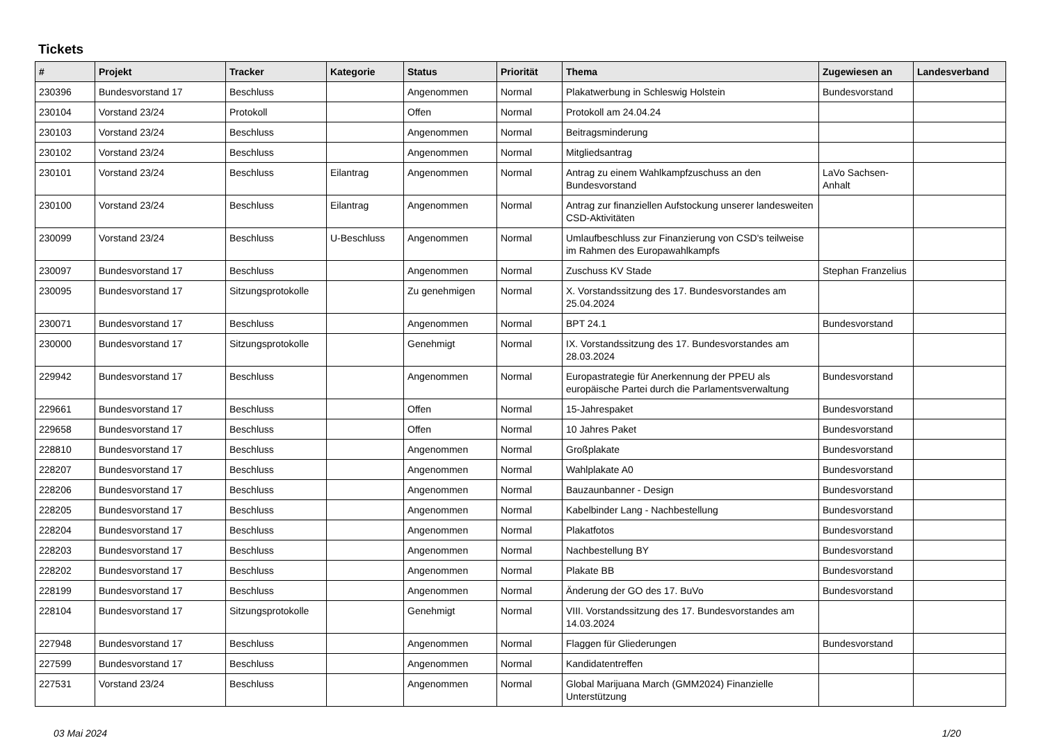Tickets
| # | Projekt | Tracker | Kategorie | Status | Priorität | Thema | Zugewiesen an | Landesverband |
| --- | --- | --- | --- | --- | --- | --- | --- | --- |
| 230396 | Bundesvorstand 17 | Beschluss | | Angenommen | Normal | Plakatwerbung in Schleswig Holstein | Bundesvorstand | |
| 230104 | Vorstand 23/24 | Protokoll | | Offen | Normal | Protokoll am 24.04.24 | | |
| 230103 | Vorstand 23/24 | Beschluss | | Angenommen | Normal | Beitragsminderung | | |
| 230102 | Vorstand 23/24 | Beschluss | | Angenommen | Normal | Mitgliedsantrag | | |
| 230101 | Vorstand 23/24 | Beschluss | Eilantrag | Angenommen | Normal | Antrag zu einem Wahlkampfzuschuss an den Bundesvorstand | LaVo Sachsen-Anhalt | |
| 230100 | Vorstand 23/24 | Beschluss | Eilantrag | Angenommen | Normal | Antrag zur finanziellen Aufstockung unserer landesweiten CSD-Aktivitäten | | |
| 230099 | Vorstand 23/24 | Beschluss | U-Beschluss | Angenommen | Normal | Umlaufbeschluss zur Finanzierung von CSD's teilweise im Rahmen des Europawahlkampfs | | |
| 230097 | Bundesvorstand 17 | Beschluss | | Angenommen | Normal | Zuschuss KV Stade | Stephan Franzelius | |
| 230095 | Bundesvorstand 17 | Sitzungsprotokolle | | Zu genehmigen | Normal | X. Vorstandssitzung des 17. Bundesvorstandes am 25.04.2024 | | |
| 230071 | Bundesvorstand 17 | Beschluss | | Angenommen | Normal | BPT 24.1 | Bundesvorstand | |
| 230000 | Bundesvorstand 17 | Sitzungsprotokolle | | Genehmigt | Normal | IX. Vorstandssitzung des 17. Bundesvorstandes am 28.03.2024 | | |
| 229942 | Bundesvorstand 17 | Beschluss | | Angenommen | Normal | Europastrategie für Anerkennung der PPEU als europäische Partei durch die Parlamentsverwaltung | Bundesvorstand | |
| 229661 | Bundesvorstand 17 | Beschluss | | Offen | Normal | 15-Jahrespaket | Bundesvorstand | |
| 229658 | Bundesvorstand 17 | Beschluss | | Offen | Normal | 10 Jahres Paket | Bundesvorstand | |
| 228810 | Bundesvorstand 17 | Beschluss | | Angenommen | Normal | Großplakate | Bundesvorstand | |
| 228207 | Bundesvorstand 17 | Beschluss | | Angenommen | Normal | Wahlplakate A0 | Bundesvorstand | |
| 228206 | Bundesvorstand 17 | Beschluss | | Angenommen | Normal | Bauzaunbanner - Design | Bundesvorstand | |
| 228205 | Bundesvorstand 17 | Beschluss | | Angenommen | Normal | Kabelbinder Lang - Nachbestellung | Bundesvorstand | |
| 228204 | Bundesvorstand 17 | Beschluss | | Angenommen | Normal | Plakatfotos | Bundesvorstand | |
| 228203 | Bundesvorstand 17 | Beschluss | | Angenommen | Normal | Nachbestellung BY | Bundesvorstand | |
| 228202 | Bundesvorstand 17 | Beschluss | | Angenommen | Normal | Plakate BB | Bundesvorstand | |
| 228199 | Bundesvorstand 17 | Beschluss | | Angenommen | Normal | Änderung der GO des 17. BuVo | Bundesvorstand | |
| 228104 | Bundesvorstand 17 | Sitzungsprotokolle | | Genehmigt | Normal | VIII. Vorstandssitzung des 17. Bundesvorstandes am 14.03.2024 | | |
| 227948 | Bundesvorstand 17 | Beschluss | | Angenommen | Normal | Flaggen für Gliederungen | Bundesvorstand | |
| 227599 | Bundesvorstand 17 | Beschluss | | Angenommen | Normal | Kandidatentreffen | | |
| 227531 | Vorstand 23/24 | Beschluss | | Angenommen | Normal | Global Marijuana March (GMM2024) Finanzielle Unterstützung | | |
03 Mai 2024 1/20